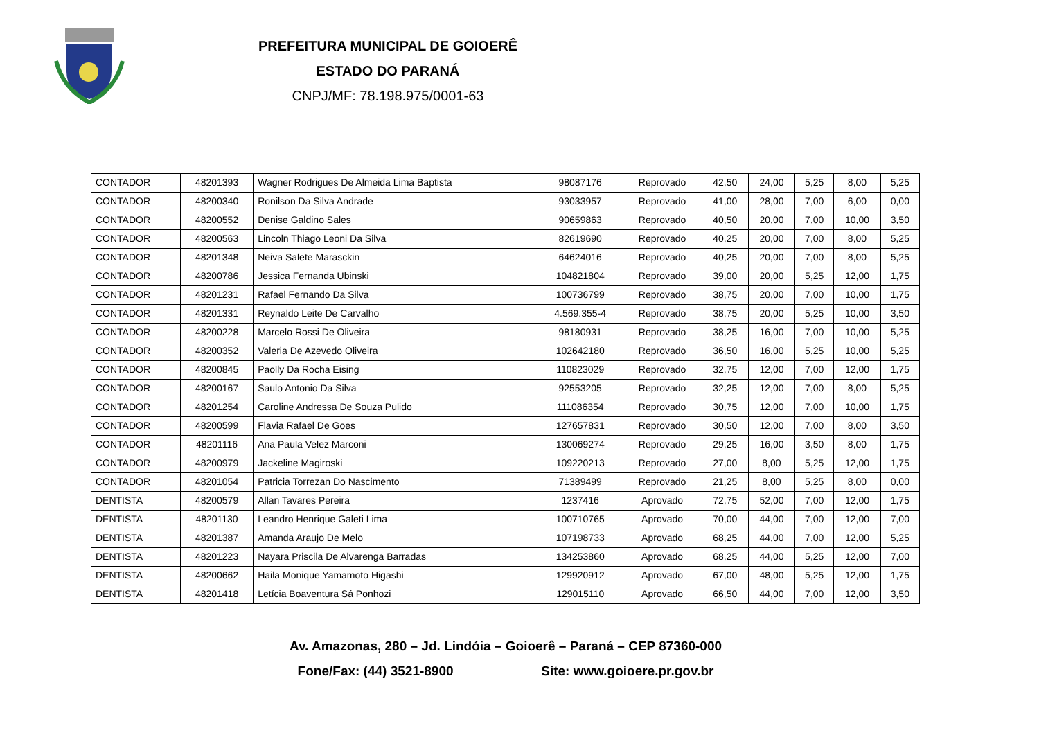PREFEITURA MUNICIPAL DE GOIOERÊ
ESTADO DO PARANÁ
CNPJ/MF: 78.198.975/0001-63
| CONTADOR | 48201393 | Wagner Rodrigues De Almeida Lima Baptista | 98087176 | Reprovado | 42,50 | 24,00 | 5,25 | 8,00 | 5,25 |
| CONTADOR | 48200340 | Ronilson Da Silva Andrade | 93033957 | Reprovado | 41,00 | 28,00 | 7,00 | 6,00 | 0,00 |
| CONTADOR | 48200552 | Denise Galdino Sales | 90659863 | Reprovado | 40,50 | 20,00 | 7,00 | 10,00 | 3,50 |
| CONTADOR | 48200563 | Lincoln Thiago Leoni Da Silva | 82619690 | Reprovado | 40,25 | 20,00 | 7,00 | 8,00 | 5,25 |
| CONTADOR | 48201348 | Neiva Salete Marasckin | 64624016 | Reprovado | 40,25 | 20,00 | 7,00 | 8,00 | 5,25 |
| CONTADOR | 48200786 | Jessica Fernanda Ubinski | 104821804 | Reprovado | 39,00 | 20,00 | 5,25 | 12,00 | 1,75 |
| CONTADOR | 48201231 | Rafael Fernando Da Silva | 100736799 | Reprovado | 38,75 | 20,00 | 7,00 | 10,00 | 1,75 |
| CONTADOR | 48201331 | Reynaldo Leite De Carvalho | 4.569.355-4 | Reprovado | 38,75 | 20,00 | 5,25 | 10,00 | 3,50 |
| CONTADOR | 48200228 | Marcelo Rossi De Oliveira | 98180931 | Reprovado | 38,25 | 16,00 | 7,00 | 10,00 | 5,25 |
| CONTADOR | 48200352 | Valeria De Azevedo Oliveira | 102642180 | Reprovado | 36,50 | 16,00 | 5,25 | 10,00 | 5,25 |
| CONTADOR | 48200845 | Paolly Da Rocha Eising | 110823029 | Reprovado | 32,75 | 12,00 | 7,00 | 12,00 | 1,75 |
| CONTADOR | 48200167 | Saulo Antonio Da Silva | 92553205 | Reprovado | 32,25 | 12,00 | 7,00 | 8,00 | 5,25 |
| CONTADOR | 48201254 | Caroline Andressa De Souza Pulido | 111086354 | Reprovado | 30,75 | 12,00 | 7,00 | 10,00 | 1,75 |
| CONTADOR | 48200599 | Flavia Rafael De Goes | 127657831 | Reprovado | 30,50 | 12,00 | 7,00 | 8,00 | 3,50 |
| CONTADOR | 48201116 | Ana Paula Velez Marconi | 130069274 | Reprovado | 29,25 | 16,00 | 3,50 | 8,00 | 1,75 |
| CONTADOR | 48200979 | Jackeline Magiroski | 109220213 | Reprovado | 27,00 | 8,00 | 5,25 | 12,00 | 1,75 |
| CONTADOR | 48201054 | Patricia Torrezan Do Nascimento | 71389499 | Reprovado | 21,25 | 8,00 | 5,25 | 8,00 | 0,00 |
| DENTISTA | 48200579 | Allan Tavares Pereira | 1237416 | Aprovado | 72,75 | 52,00 | 7,00 | 12,00 | 1,75 |
| DENTISTA | 48201130 | Leandro Henrique Galeti Lima | 100710765 | Aprovado | 70,00 | 44,00 | 7,00 | 12,00 | 7,00 |
| DENTISTA | 48201387 | Amanda Araujo De Melo | 107198733 | Aprovado | 68,25 | 44,00 | 7,00 | 12,00 | 5,25 |
| DENTISTA | 48201223 | Nayara Priscila De Alvarenga Barradas | 134253860 | Aprovado | 68,25 | 44,00 | 5,25 | 12,00 | 7,00 |
| DENTISTA | 48200662 | Haila Monique Yamamoto Higashi | 129920912 | Aprovado | 67,00 | 48,00 | 5,25 | 12,00 | 1,75 |
| DENTISTA | 48201418 | Letícia Boaventura Sá Ponhozi | 129015110 | Aprovado | 66,50 | 44,00 | 7,00 | 12,00 | 3,50 |
Av. Amazonas, 280 – Jd. Lindóia – Goioerê – Paraná – CEP 87360-000
Fone/Fax: (44) 3521-8900 Site: www.goioere.pr.gov.br